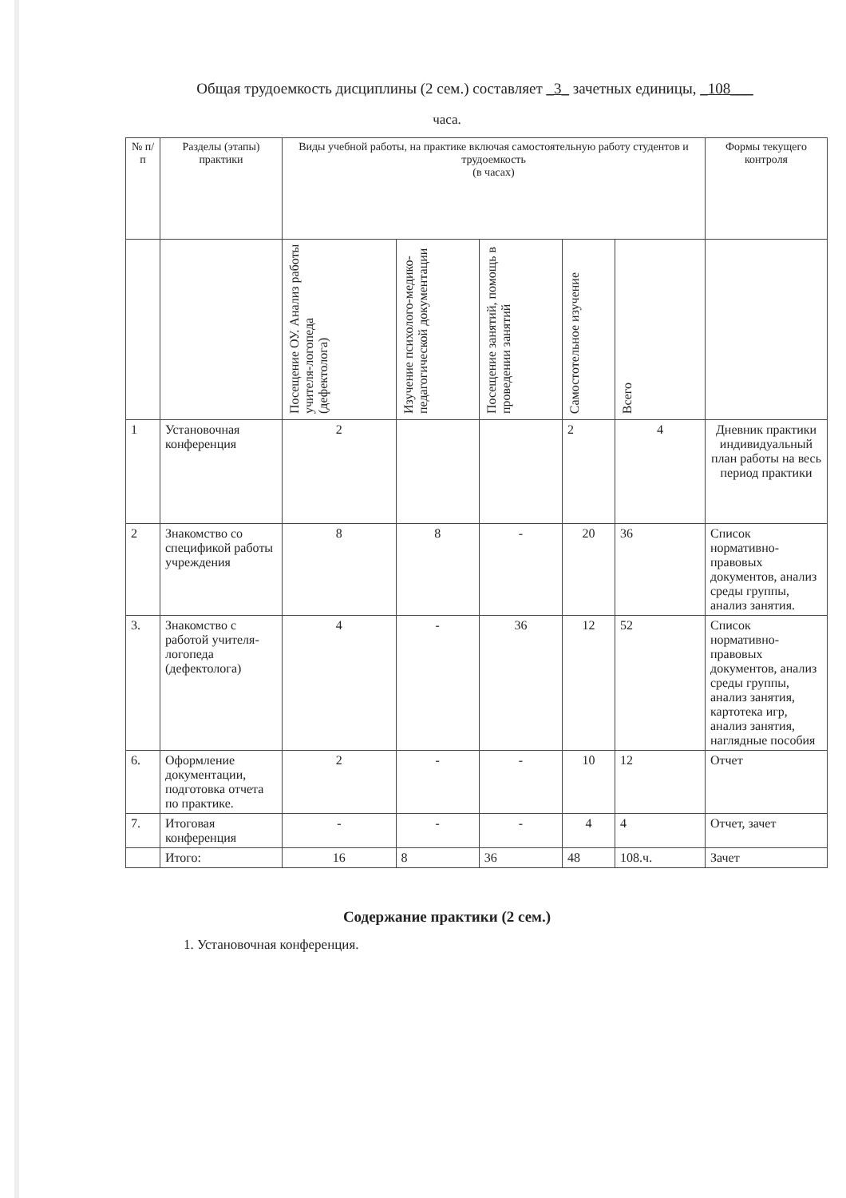Общая трудоемкость дисциплины (2 сем.) составляет _3_ зачетных единицы, _108___
часа.
| № п/п | Разделы (этапы) практики | Виды учебной работы, на практике включая самостоятельную работу студентов и трудоемкость (в часах) | | | | | Формы текущего контроля |
| --- | --- | --- | --- | --- | --- | --- | --- |
| | | Посещение ОУ. Анализ работы учителя-логопеда (дефектолога) | Изучение психолого-медико-педагогической документации | Посещение занятий, помощь в проведении занятий | Самостотельное изучение | Всего | |
| 1 | Установочная конференция | 2 | | | 2 | 4 | Дневник практики индивидуальный план работы на весь период практики |
| 2 | Знакомство со спецификой работы учреждения | 8 | 8 | - | 20 | 36 | Список нормативно-правовых документов, анализ среды группы, анализ занятия. |
| 3. | Знакомство с работой учителя-логопеда (дефектолога) | 4 | - | 36 | 12 | 52 | Список нормативно-правовых документов, анализ среды группы, анализ занятия, картотека игр, анализ занятия, наглядные пособия |
| 6. | Оформление документации, подготовка отчета по практике. | 2 | - | - | 10 | 12 | Отчет |
| 7. | Итоговая конференция | - | - | - | 4 | 4 | Отчет, зачет |
| | Итого: | 16 | 8 | 36 | 48 | 108.ч. | Зачет |
Содержание практики (2 сем.)
1. Установочная конференция.